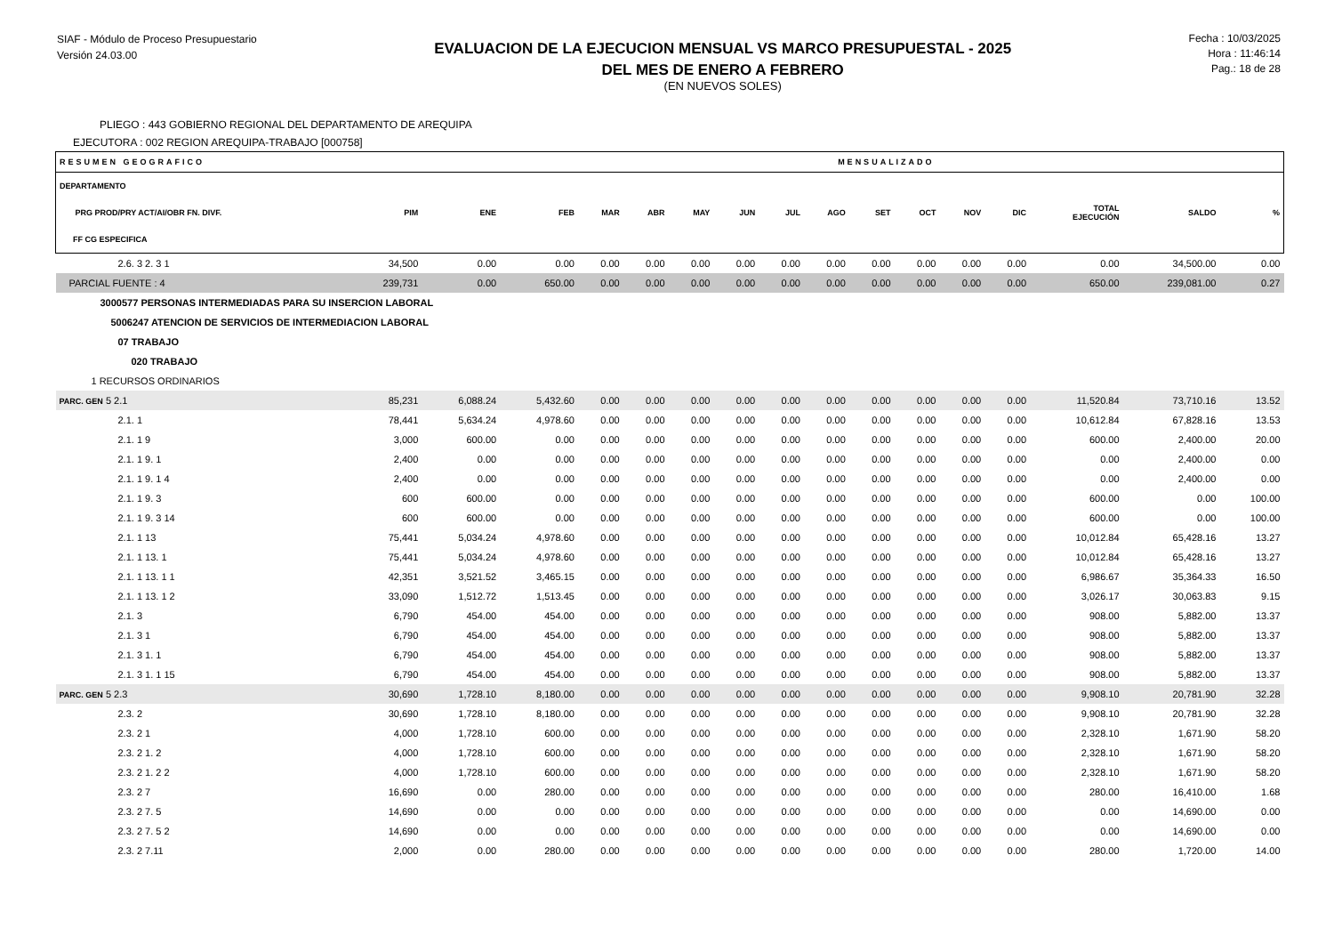SIAF - Módulo de Proceso Presupuestario
Versión 24.03.00
EVALUACION DE LA EJECUCION MENSUAL VS MARCO PRESUPUESTAL - 2025
DEL MES DE ENERO A FEBRERO
(EN NUEVOS SOLES)
Fecha : 10/03/2025
Hora : 11:46:14
Pag.: 18 de 28
PLIEGO : 443 GOBIERNO REGIONAL DEL DEPARTAMENTO DE AREQUIPA
EJECUTORA : 002 REGION AREQUIPA-TRABAJO [000758]
| RESUMEN GEOGRAFICO | | | MENSUALIZADO | | | | | | | | | | | | | |
| DEPARTAMENTO PRG PROD/PRY ACT/AI/OBR FN. DIVF. FF CG ESPECIFICA | PIM | ENE | FEB | MAR | ABR | MAY | JUN | JUL | AGO | SET | OCT | NOV | DIC | TOTAL EJECUCIÓN | SALDO | % |
| 2.6. 3 2. 3 1 | 34,500 | 0.00 | 0.00 | 0.00 | 0.00 | 0.00 | 0.00 | 0.00 | 0.00 | 0.00 | 0.00 | 0.00 | 0.00 | 0.00 | 34,500.00 | 0.00 |
| PARCIAL FUENTE : 4 | 239,731 | 0.00 | 650.00 | 0.00 | 0.00 | 0.00 | 0.00 | 0.00 | 0.00 | 0.00 | 0.00 | 0.00 | 0.00 | 650.00 | 239,081.00 | 0.27 |
| 3000577 PERSONAS INTERMEDIADAS PARA SU INSERCION LABORAL | | | | | | | | | | | | | | | | |
| 5006247 ATENCION DE SERVICIOS DE INTERMEDIACION LABORAL | | | | | | | | | | | | | | | | |
| 07 TRABAJO | | | | | | | | | | | | | | | | |
| 020 TRABAJO | | | | | | | | | | | | | | | | |
| 1 RECURSOS ORDINARIOS | | | | | | | | | | | | | | | | |
| PARC. GEN 5 2.1 | 85,231 | 6,088.24 | 5,432.60 | 0.00 | 0.00 | 0.00 | 0.00 | 0.00 | 0.00 | 0.00 | 0.00 | 0.00 | 0.00 | 11,520.84 | 73,710.16 | 13.52 |
| 2.1. 1 | 78,441 | 5,634.24 | 4,978.60 | 0.00 | 0.00 | 0.00 | 0.00 | 0.00 | 0.00 | 0.00 | 0.00 | 0.00 | 0.00 | 10,612.84 | 67,828.16 | 13.53 |
| 2.1. 1 9 | 3,000 | 600.00 | 0.00 | 0.00 | 0.00 | 0.00 | 0.00 | 0.00 | 0.00 | 0.00 | 0.00 | 0.00 | 0.00 | 600.00 | 2,400.00 | 20.00 |
| 2.1. 1 9. 1 | 2,400 | 0.00 | 0.00 | 0.00 | 0.00 | 0.00 | 0.00 | 0.00 | 0.00 | 0.00 | 0.00 | 0.00 | 0.00 | 0.00 | 2,400.00 | 0.00 |
| 2.1. 1 9. 1 4 | 2,400 | 0.00 | 0.00 | 0.00 | 0.00 | 0.00 | 0.00 | 0.00 | 0.00 | 0.00 | 0.00 | 0.00 | 0.00 | 0.00 | 2,400.00 | 0.00 |
| 2.1. 1 9. 3 | 600 | 600.00 | 0.00 | 0.00 | 0.00 | 0.00 | 0.00 | 0.00 | 0.00 | 0.00 | 0.00 | 0.00 | 0.00 | 600.00 | 0.00 | 100.00 |
| 2.1. 1 9. 3 14 | 600 | 600.00 | 0.00 | 0.00 | 0.00 | 0.00 | 0.00 | 0.00 | 0.00 | 0.00 | 0.00 | 0.00 | 0.00 | 600.00 | 0.00 | 100.00 |
| 2.1. 1 13 | 75,441 | 5,034.24 | 4,978.60 | 0.00 | 0.00 | 0.00 | 0.00 | 0.00 | 0.00 | 0.00 | 0.00 | 0.00 | 0.00 | 10,012.84 | 65,428.16 | 13.27 |
| 2.1. 1 13. 1 | 75,441 | 5,034.24 | 4,978.60 | 0.00 | 0.00 | 0.00 | 0.00 | 0.00 | 0.00 | 0.00 | 0.00 | 0.00 | 0.00 | 10,012.84 | 65,428.16 | 13.27 |
| 2.1. 1 13. 1 1 | 42,351 | 3,521.52 | 3,465.15 | 0.00 | 0.00 | 0.00 | 0.00 | 0.00 | 0.00 | 0.00 | 0.00 | 0.00 | 0.00 | 6,986.67 | 35,364.33 | 16.50 |
| 2.1. 1 13. 1 2 | 33,090 | 1,512.72 | 1,513.45 | 0.00 | 0.00 | 0.00 | 0.00 | 0.00 | 0.00 | 0.00 | 0.00 | 0.00 | 0.00 | 3,026.17 | 30,063.83 | 9.15 |
| 2.1. 3 | 6,790 | 454.00 | 454.00 | 0.00 | 0.00 | 0.00 | 0.00 | 0.00 | 0.00 | 0.00 | 0.00 | 0.00 | 0.00 | 908.00 | 5,882.00 | 13.37 |
| 2.1. 3 1 | 6,790 | 454.00 | 454.00 | 0.00 | 0.00 | 0.00 | 0.00 | 0.00 | 0.00 | 0.00 | 0.00 | 0.00 | 0.00 | 908.00 | 5,882.00 | 13.37 |
| 2.1. 3 1. 1 | 6,790 | 454.00 | 454.00 | 0.00 | 0.00 | 0.00 | 0.00 | 0.00 | 0.00 | 0.00 | 0.00 | 0.00 | 0.00 | 908.00 | 5,882.00 | 13.37 |
| 2.1. 3 1. 1 15 | 6,790 | 454.00 | 454.00 | 0.00 | 0.00 | 0.00 | 0.00 | 0.00 | 0.00 | 0.00 | 0.00 | 0.00 | 0.00 | 908.00 | 5,882.00 | 13.37 |
| PARC. GEN 5 2.3 | 30,690 | 1,728.10 | 8,180.00 | 0.00 | 0.00 | 0.00 | 0.00 | 0.00 | 0.00 | 0.00 | 0.00 | 0.00 | 0.00 | 9,908.10 | 20,781.90 | 32.28 |
| 2.3. 2 | 30,690 | 1,728.10 | 8,180.00 | 0.00 | 0.00 | 0.00 | 0.00 | 0.00 | 0.00 | 0.00 | 0.00 | 0.00 | 0.00 | 9,908.10 | 20,781.90 | 32.28 |
| 2.3. 2 1 | 4,000 | 1,728.10 | 600.00 | 0.00 | 0.00 | 0.00 | 0.00 | 0.00 | 0.00 | 0.00 | 0.00 | 0.00 | 0.00 | 2,328.10 | 1,671.90 | 58.20 |
| 2.3. 2 1. 2 | 4,000 | 1,728.10 | 600.00 | 0.00 | 0.00 | 0.00 | 0.00 | 0.00 | 0.00 | 0.00 | 0.00 | 0.00 | 0.00 | 2,328.10 | 1,671.90 | 58.20 |
| 2.3. 2 1. 2 2 | 4,000 | 1,728.10 | 600.00 | 0.00 | 0.00 | 0.00 | 0.00 | 0.00 | 0.00 | 0.00 | 0.00 | 0.00 | 0.00 | 2,328.10 | 1,671.90 | 58.20 |
| 2.3. 2 7 | 16,690 | 0.00 | 280.00 | 0.00 | 0.00 | 0.00 | 0.00 | 0.00 | 0.00 | 0.00 | 0.00 | 0.00 | 0.00 | 280.00 | 16,410.00 | 1.68 |
| 2.3. 2 7. 5 | 14,690 | 0.00 | 0.00 | 0.00 | 0.00 | 0.00 | 0.00 | 0.00 | 0.00 | 0.00 | 0.00 | 0.00 | 0.00 | 0.00 | 14,690.00 | 0.00 |
| 2.3. 2 7. 5 2 | 14,690 | 0.00 | 0.00 | 0.00 | 0.00 | 0.00 | 0.00 | 0.00 | 0.00 | 0.00 | 0.00 | 0.00 | 0.00 | 0.00 | 14,690.00 | 0.00 |
| 2.3. 2 7.11 | 2,000 | 0.00 | 280.00 | 0.00 | 0.00 | 0.00 | 0.00 | 0.00 | 0.00 | 0.00 | 0.00 | 0.00 | 0.00 | 280.00 | 1,720.00 | 14.00 |